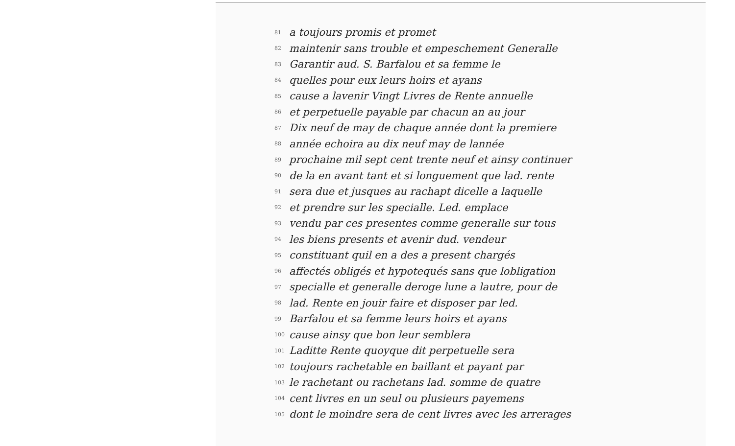81 a toujours promis et promet
82 maintenir sans trouble et empeschement Generalle
83 Garantir aud. S. Barfalou et sa femme le
84 quelles pour eux leurs hoirs et ayans
85 cause a lavenir Vingt Livres de Rente annuelle
86 et perpetuelle payable par chacun an au jour
87 Dix neuf de may de chaque année dont la premiere
88 année echoira au dix neuf may de lannée
89 prochaine mil sept cent trente neuf et ainsy continuer
90 de la en avant tant et si longuement que lad. rente
91 sera due et jusques au rachapt dicelle a laquelle
92 et prendre sur les specialle. Led. emplace
93 vendu par ces presentes comme generalle sur tous
94 les biens presents et avenir dud. vendeur
95 constituant quil en a des a present chargés
96 affectés obligés et hypotequés sans que lobligation
97 specialle et generalle deroge lune a lautre, pour de
98 lad. Rente en jouir faire et disposer par led.
99 Barfalou et sa femme leurs hoirs et ayans
100 cause ainsy que bon leur semblera
101 Laditte Rente quoyque dit perpetuelle sera
102 toujours rachetable en baillant et payant par
103 le rachetant ou rachetans lad. somme de quatre
104 cent livres en un seul ou plusieurs payemens
105 dont le moindre sera de cent livres avec les arrerages